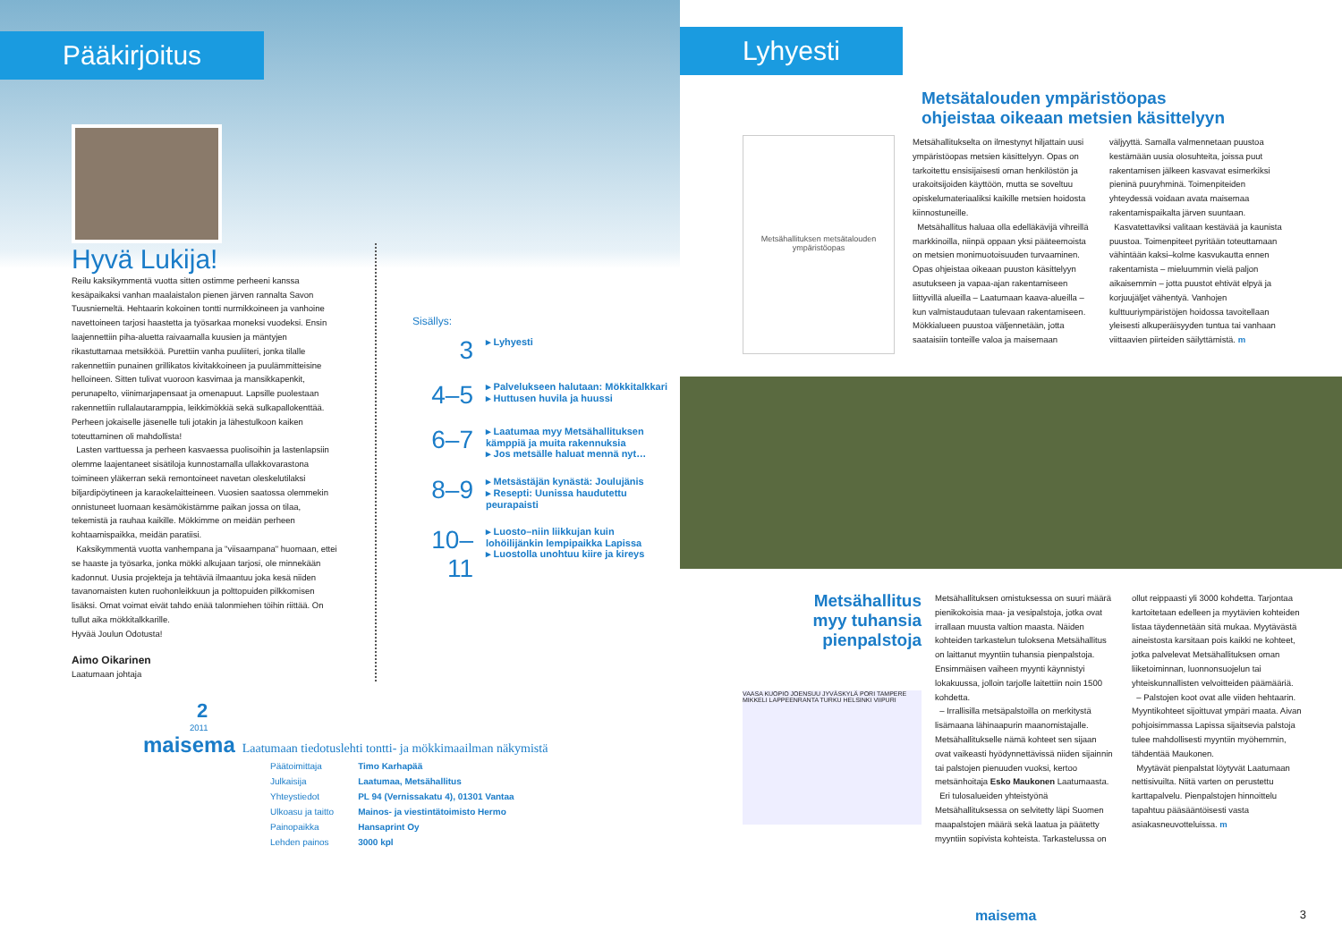Pääkirjoitus
Hyvä Lukija!
Reilu kaksikymmentä vuotta sitten ostimme perheeni kanssa kesäpaikaksi vanhan maalaistalon pienen järven rannalta Savon Tuusniemeltä. Hehtaarin kokoinen tontti nurmikkoineen ja vanhoine navettoineen tarjosi haastetta ja työsarkaa moneksi vuodeksi. Ensin laajennettiin piha-aluetta raivaamalla kuusien ja mäntyjen rikastuttamaa metsikköä. Purettiin vanha puuliiteri, jonka tilalle rakennettiin punainen grillikatos kivitakkoineen ja puulämmitteisine helloineen. Sitten tulivat vuoroon kasvimaa ja mansikkapenkit, perunapelto, viinimarjapensaat ja omenapuut. Lapsille puolestaan rakennettiin rullalautaramppia, leikkimökkiä sekä sulkapallokenttää. Perheen jokaiselle jäsenelle tuli jotakin ja lähestulkoon kaiken toteuttaminen oli mahdollista!
Lasten varttuessa ja perheen kasvaessa puolisoihin ja lastenlapsiin olemme laajentaneet sisätiloja kunnostamalla ullakkovarastona toimineen yläkerran sekä remontoineet navetan oleskelutilaksi biljardipöytineen ja karaokelaitteineen. Vuosien saatossa olemmekin onnistuneet luomaan kesämökistämme paikan jossa on tilaa, tekemistä ja rauhaa kaikille. Mökkimme on meidän perheen kohtaamispaikka, meidän paratiisi.
Kaksikymmentä vuotta vanhempana ja "viisaampana" huomaan, ettei se haaste ja työsarka, jonka mökki alkujaan tarjosi, ole minnekään kadonnut. Uusia projekteja ja tehtäviä ilmaantuu joka kesä niiden tavanomaisten kuten ruohonleikkuun ja polttopuiden pilkkomisen lisäksi. Omat voimat eivät tahdo enää talonmiehen töihin riittää. On tullut aika mökkitalkkarille.
Hyvää Joulun Odotusta!
Aimo Oikarinen
Laatumaan johtaja
Sisällys:
| 3 | ▸ Lyhyesti |
| 4–5 | ▸ Palvelukseen halutaan: Mökkitalkkari ▸ Huttusen huvila ja huussi |
| 6–7 | ▸ Laatumaa myy Metsähallituksen kämppiä ja muita rakennuksia ▸ Jos metsälle haluat mennä nyt… |
| 8–9 | ▸ Metsästäjän kynästä: Joulujänis ▸ Resepti: Uunissa haudutettu peurapaisti |
| 10–11 | ▸ Luosto–niin liikkujan kuin lohöilijänkin lempipaikka Lapissa ▸ Luostolla unohtuu kiire ja kireys |
2
2011
maisema Laatumaan tiedotuslehti tontti- ja mökkimaailman näkymistä
| Päätoimittaja | Timo Karhapää |
| Julkaisija | Laatumaa, Metsähallitus |
| Yhteystiedot | PL 94 (Vernissakatu 4), 01301 Vantaa |
| Ulkoasu ja taitto | Mainos- ja viestintätoimisto Hermo |
| Painopaikka | Hansaprint Oy |
| Lehden painos | 3000 kpl |
Lyhyesti
Metsätalouden ympäristöopas
ohjeistaa oikeaan metsien käsittelyyn
Metsähallituksen metsätalouden ympäristöopas
Metsähallitukselta on ilmestynyt hiljattain uusi ympäristöopas metsien käsittelyyn. Opas on tarkoitettu ensisijaisesti oman henkilöstön ja urakoitsijoiden käyttöön, mutta se soveltuu opiskelumateriaaliksi kaikille metsien hoidosta kiinnostuneille.
Metsähallitus haluaa olla edelläkävijä vihreillä markkinoilla, niinpä oppaan yksi pääteemoista on metsien monimuotoisuuden turvaaminen. Opas ohjeistaa oikeaan puuston käsittelyyn asutukseen ja vapaa-ajan rakentamiseen liittyvillä alueilla – Laatumaan kaava-alueilla – kun valmistaudutaan tulevaan rakentamiseen. Mökkialueen puustoa väljennetään, jotta saataisiin tonteille valoa ja maisemaan väljyyttä. Samalla valmennetaan puustoa kestämään uusia olosuhteita, joissa puut rakentamisen jälkeen kasvavat esimerkiksi pieninä puuryhminä. Toimenpiteiden yhteydessä voidaan avata maisemaa rakentamispaikalta järven suuntaan.
Kasvatettaviksi valitaan kestävää ja kaunista puustoa. Toimenpiteet pyritään toteuttamaan vähintään kaksi–kolme kasvukautta ennen rakentamista – mieluummin vielä paljon aikaisemmin – jotta puustot ehtivät elpyä ja korjuujäljet vähentyä. Vanhojen kulttuuriympäristöjen hoidossa tavoitellaan yleisesti alkuperäisyyden tuntua tai vanhaan viittaavien piirteiden säilyttämistä. m
Metsähallitus
myy tuhansia
pienpalstoja
VAASA KUOPIO JOENSUU JYVÄSKYLÄ PORI TAMPERE MIKKELI LAPPEENRANTA TURKU HELSINKI VIIPURI
Metsähallituksen omistuksessa on suuri määrä pienikokoisia maa- ja vesipalstoja, jotka ovat irrallaan muusta valtion maasta. Näiden kohteiden tarkastelun tuloksena Metsähallitus on laittanut myyntiin tuhansia pienpalstoja. Ensimmäisen vaiheen myynti käynnistyi lokakuussa, jolloin tarjolle laitettiin noin 1500 kohdetta.
– Irrallisilla metsäpalstoilla on merkitystä lisämaana lähinaapurin maanomistajalle. Metsähallitukselle nämä kohteet sen sijaan ovat vaikeasti hyödynnettävissä niiden sijainnin tai palstojen pienuuden vuoksi, kertoo metsänhoitaja Esko Maukonen Laatumaasta.
Eri tulosalueiden yhteistyönä Metsähallituksessa on selvitetty läpi Suomen maapalstojen määrä sekä laatua ja päätetty myyntiin sopivista kohteista. Tarkastelussa on ollut reippaasti yli 3000 kohdetta. Tarjontaa kartoitetaan edelleen ja myytävien kohteiden listaa täydennetään sitä mukaa. Myytävästä aineistosta karsitaan pois kaikki ne kohteet, jotka palvelevat Metsähallituksen oman liiketoiminnan, luonnonsuojelun tai yhteiskunnallisten velvoitteiden päämääriä.
– Palstojen koot ovat alle viiden hehtaarin. Myyntikohteet sijoittuvat ympäri maata. Aivan pohjoisimmassa Lapissa sijaitsevia palstoja tulee mahdollisesti myyntiin myöhemmin, tähdentää Maukonen.
Myytävät pienpalstat löytyvät Laatumaan nettisivuilta. Niitä varten on perustettu karttapalvelu. Pienpalstojen hinnoittelu tapahtuu pääsääntöisesti vasta asiakasneuvotteluissa. m
maisema 3